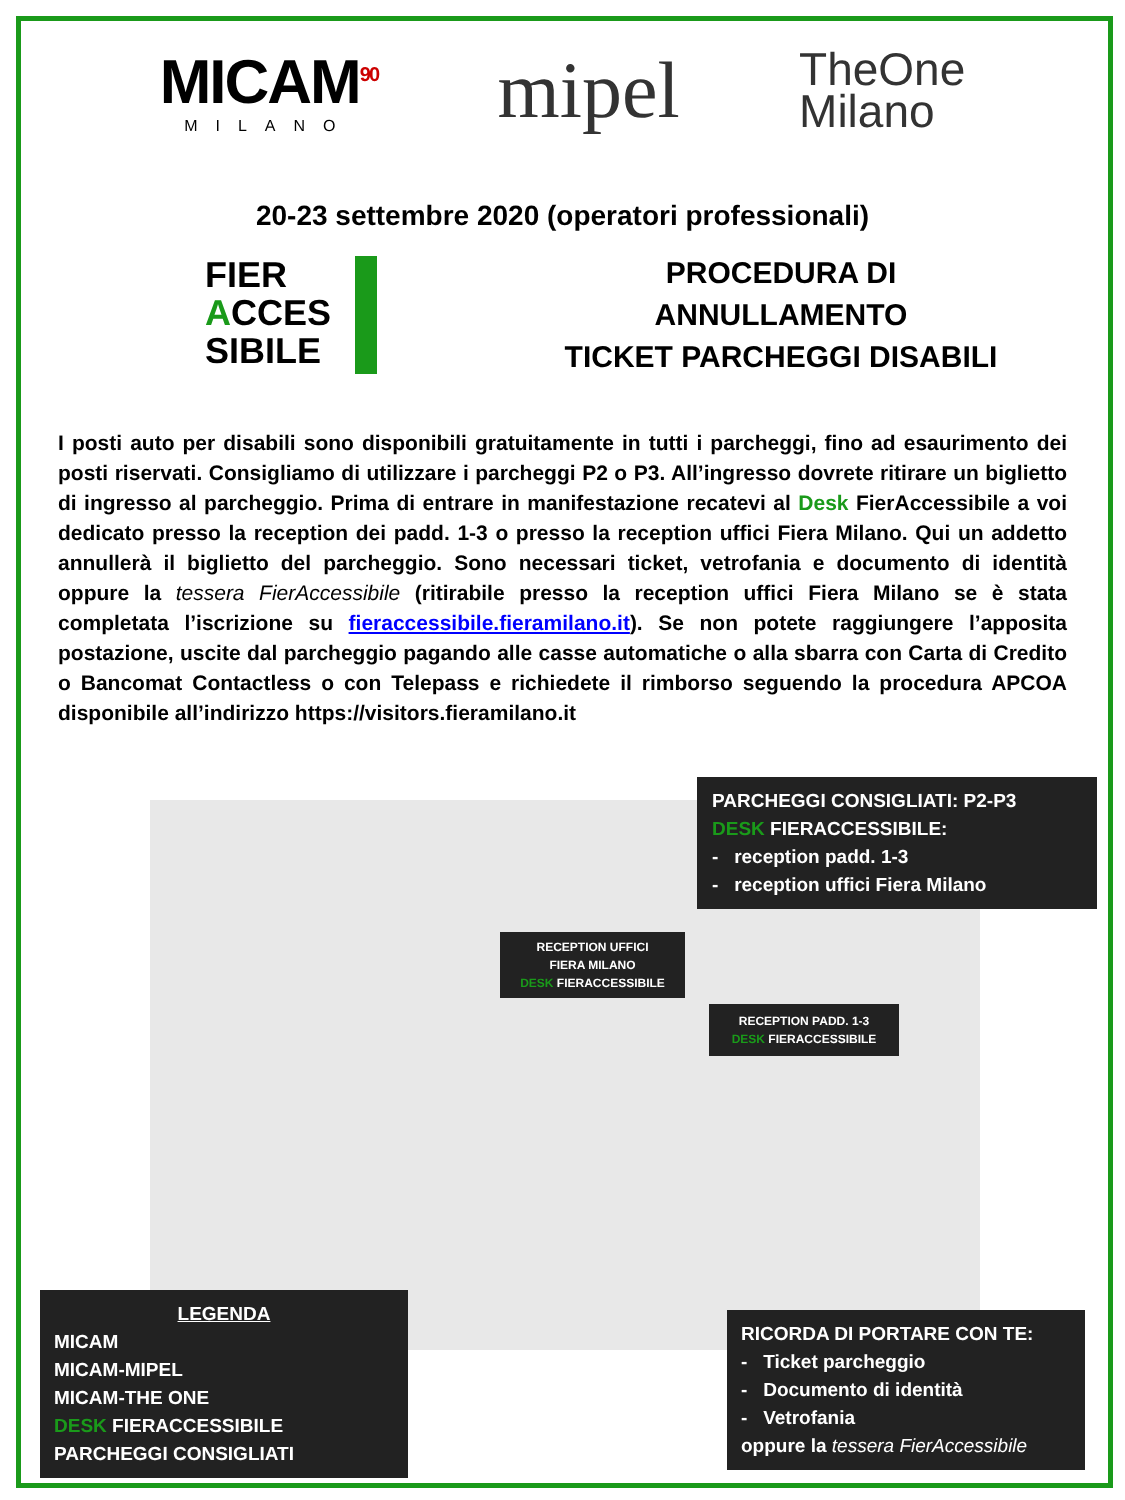MICAM<sup>90</sup>
MILANO
mipel
TheOne
Milano
20-23 settembre 2020 (operatori professionali)
FIER
ACCES
SIBILE
PROCEDURA DI
ANNULLAMENTO
TICKET PARCHEGGI DISABILI
I posti auto per disabili sono disponibili gratuitamente in tutti i parcheggi, fino ad esaurimento dei posti riservati. Consigliamo di utilizzare i parcheggi P2 o P3. All’ingresso dovrete ritirare un biglietto di ingresso al parcheggio. Prima di entrare in manifestazione recatevi al Desk FierAccessibile a voi dedicato presso la reception dei padd. 1-3 o presso la reception uffici Fiera Milano. Qui un addetto annullerà il biglietto del parcheggio. Sono necessari ticket, vetrofania e documento di identità oppure la tessera FierAccessibile (ritirabile presso la reception uffici Fiera Milano se è stata completata l’iscrizione su fieraccessibile.fieramilano.it). Se non potete raggiungere l’apposita postazione, uscite dal parcheggio pagando alle casse automatiche o alla sbarra con Carta di Credito o Bancomat Contactless o con Telepass e richiedete il rimborso seguendo la procedura APCOA disponibile all’indirizzo https://visitors.fieramilano.it
PARCHEGGI CONSIGLIATI: P2-P3
DESK FIERACCESSIBILE:
- reception padd. 1-3
- reception uffici Fiera Milano
RECEPTION UFFICI
FIERA MILANO
DESK FIERACCESSIBILE
RECEPTION PADD. 1-3
DESK FIERACCESSIBILE
LEGENDA
MICAM
MICAM-MIPEL
MICAM-THE ONE
DESK FIERACCESSIBILE
PARCHEGGI CONSIGLIATI
RICORDA DI PORTARE CON TE:
- Ticket parcheggio
- Documento di identità
- Vetrofania
oppure la tessera FierAccessibile